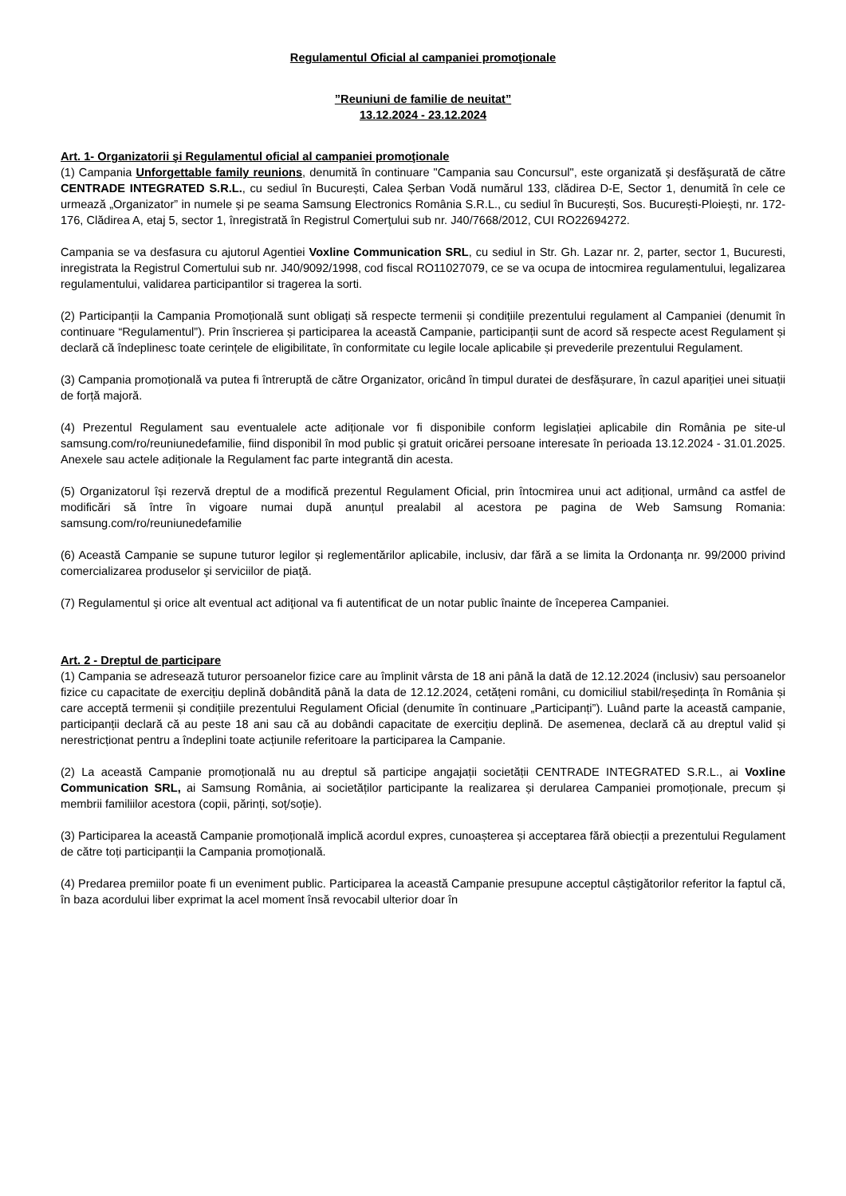Regulamentul Oficial al campaniei promoţionale
”Reuniuni de familie de neuitat”
13.12.2024 - 23.12.2024
Art. 1- Organizatorii şi Regulamentul oficial al campaniei promoţionale
(1) Campania Unforgettable family reunions, denumită în continuare "Campania sau Concursul", este organizată şi desfăşurată de către CENTRADE INTEGRATED S.R.L., cu sediul în București, Calea Șerban Vodă numărul 133, clădirea D-E, Sector 1, denumită în cele ce urmează „Organizator” in numele și pe seama Samsung Electronics România S.R.L., cu sediul în București, Sos. București-Ploiești, nr. 172-176, Clădirea A, etaj 5, sector 1, înregistrată în Registrul Comerţului sub nr. J40/7668/2012, CUI RO22694272.
Campania se va desfasura cu ajutorul Agentiei Voxline Communication SRL, cu sediul in Str. Gh. Lazar nr. 2, parter, sector 1, Bucuresti, inregistrata la Registrul Comertului sub nr. J40/9092/1998, cod fiscal RO11027079, ce se va ocupa de intocmirea regulamentului, legalizarea regulamentului, validarea participantilor si tragerea la sorti.
(2) Participanții la Campania Promoțională sunt obligați să respecte termenii și condițiile prezentului regulament al Campaniei (denumit în continuare “Regulamentul”). Prin înscrierea și participarea la această Campanie, participanții sunt de acord să respecte acest Regulament și declară că îndeplinesc toate cerințele de eligibilitate, în conformitate cu legile locale aplicabile și prevederile prezentului Regulament.
(3) Campania promoțională va putea fi întreruptă de către Organizator, oricând în timpul duratei de desfășurare, în cazul apariției unei situații de forță majoră.
(4) Prezentul Regulament sau eventualele acte adiționale vor fi disponibile conform legislației aplicabile din România pe site-ul samsung.com/ro/reuniunedefamilie, fiind disponibil în mod public și gratuit oricărei persoane interesate în perioada 13.12.2024 - 31.01.2025. Anexele sau actele adiționale la Regulament fac parte integrantă din acesta.
(5) Organizatorul își rezervă dreptul de a modifică prezentul Regulament Oficial, prin întocmirea unui act adițional, urmând ca astfel de modificări să între în vigoare numai după anunțul prealabil al acestora pe pagina de Web Samsung Romania: samsung.com/ro/reuniunedefamilie
(6) Această Campanie se supune tuturor legilor și reglementărilor aplicabile, inclusiv, dar fără a se limita la Ordonanţa nr. 99/2000 privind comercializarea produselor şi serviciilor de piaţă.
(7) Regulamentul şi orice alt eventual act adiţional va fi autentificat de un notar public înainte de începerea Campaniei.
Art. 2 - Dreptul de participare
(1) Campania se adresează tuturor persoanelor fizice care au împlinit vârsta de 18 ani până la dată de 12.12.2024 (inclusiv) sau persoanelor fizice cu capacitate de exercițiu deplină dobândită până la data de 12.12.2024, cetățeni români, cu domiciliul stabil/reședința în România și care acceptă termenii și condițiile prezentului Regulament Oficial (denumite în continuare „Participanți”). Luând parte la această campanie, participanții declară că au peste 18 ani sau că au dobândi capacitate de exercițiu deplină. De asemenea, declară că au dreptul valid și nerestricționat pentru a îndeplini toate acțiunile referitoare la participarea la Campanie.
(2) La această Campanie promoțională nu au dreptul să participe angajații societății CENTRADE INTEGRATED S.R.L., ai Voxline Communication SRL, ai Samsung România, ai societăților participante la realizarea și derularea Campaniei promoționale, precum și membrii familiilor acestora (copii, părinți, soț/soție).
(3) Participarea la această Campanie promoțională implică acordul expres, cunoașterea și acceptarea fără obiecții a prezentului Regulament de către toți participanții la Campania promoțională.
(4) Predarea premiilor poate fi un eveniment public. Participarea la această Campanie presupune acceptul câștigătorilor referitor la faptul că, în baza acordului liber exprimat la acel moment însă revocabil ulterior doar în